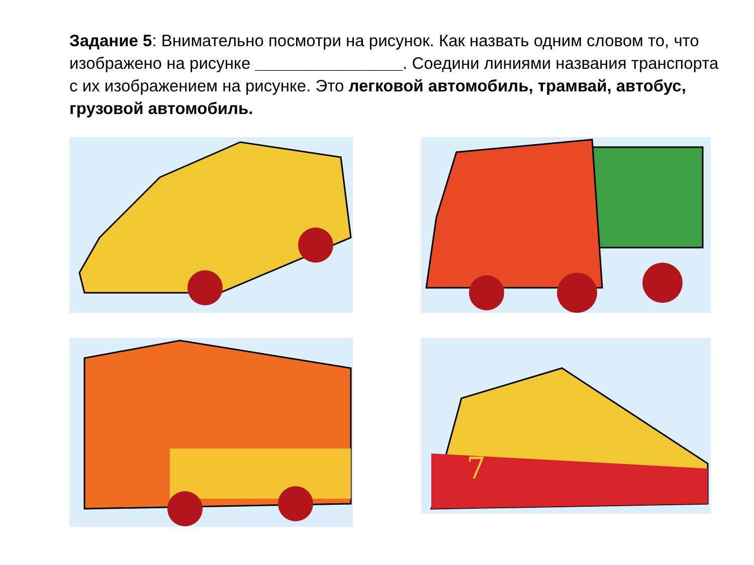Задание 5: Внимательно посмотри на рисунок. Как назвать одним словом то, что изображено на рисунке ________________. Соедини линиями названия транспорта с их изображением на рисунке. Это легковой автомобиль, трамвай, автобус, грузовой автомобиль.
7